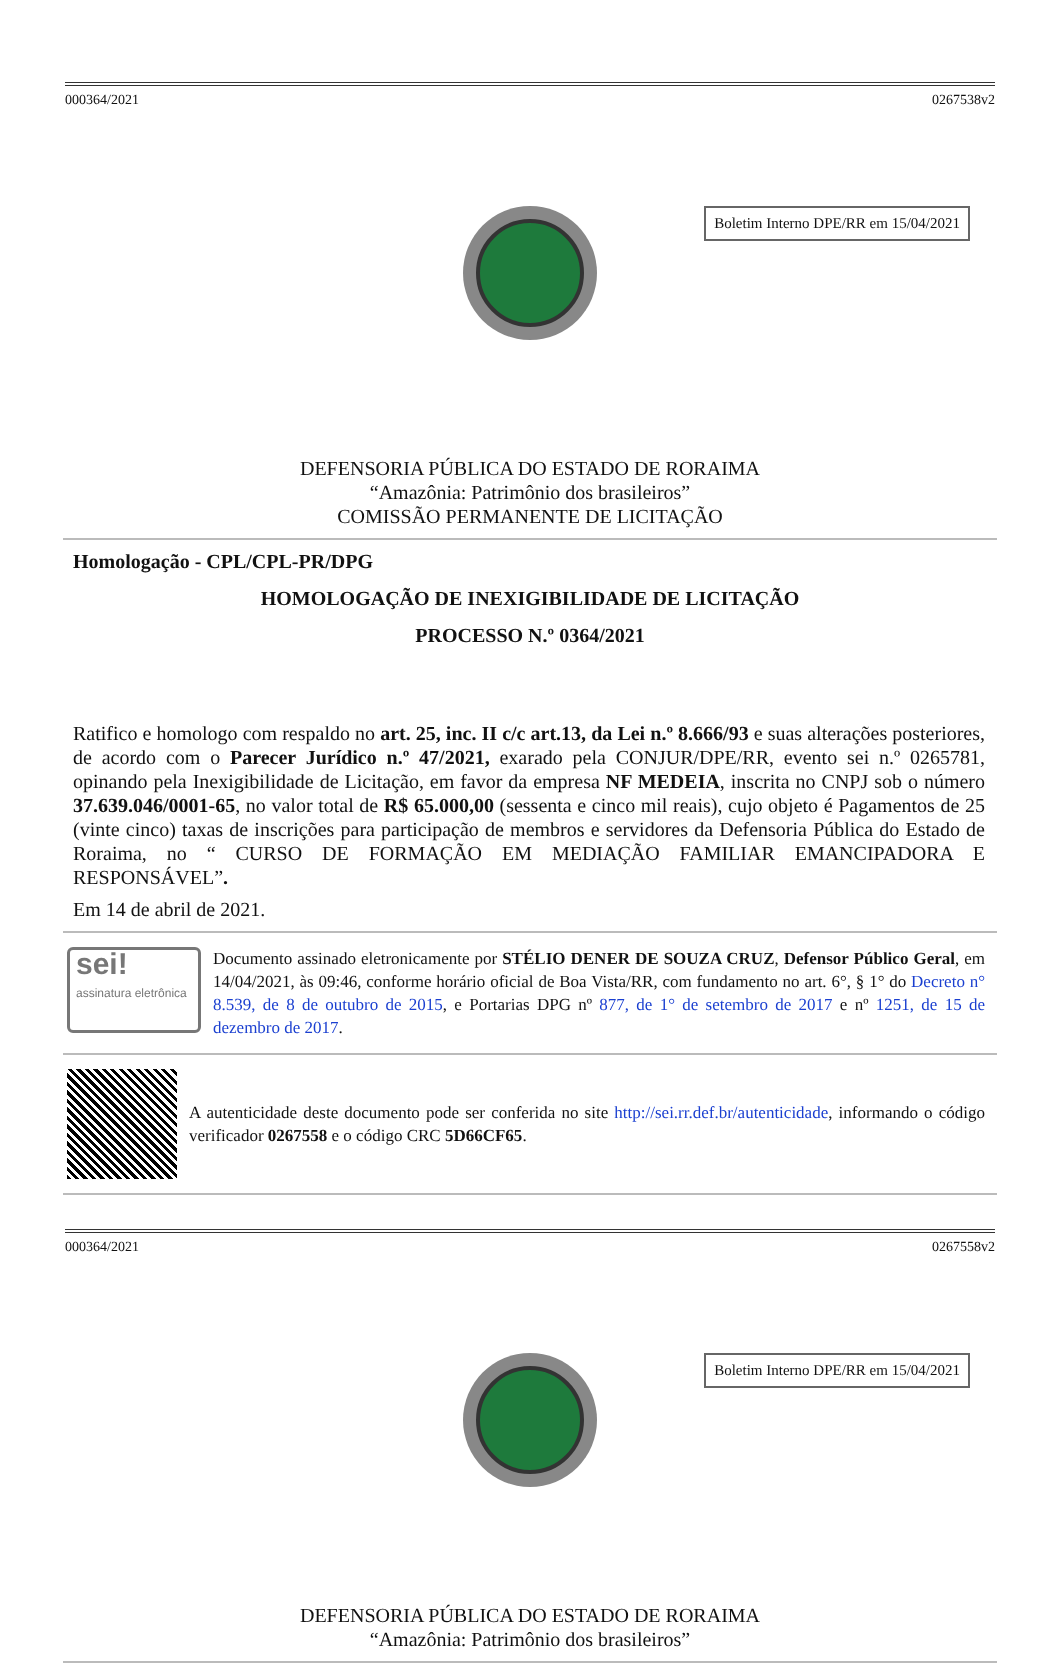000364/2021 0267538v2
Boletim Interno DPE/RR em 15/04/2021
DEFENSORIA PÚBLICA DO ESTADO DE RORAIMA
“Amazônia: Patrimônio dos brasileiros”
COMISSÃO PERMANENTE DE LICITAÇÃO
Homologação - CPL/CPL-PR/DPG
HOMOLOGAÇÃO DE INEXIGIBILIDADE DE LICITAÇÃO
PROCESSO N.º 0364/2021
Ratifico e homologo com respaldo no art. 25, inc. II c/c art.13, da Lei n.º 8.666/93 e suas alterações posteriores, de acordo com o Parecer Jurídico n.º 47/2021, exarado pela CONJUR/DPE/RR, evento sei n.º 0265781, opinando pela Inexigibilidade de Licitação, em favor da empresa NF MEDEIA, inscrita no CNPJ sob o número 37.639.046/0001-65, no valor total de R$ 65.000,00 (sessenta e cinco mil reais), cujo objeto é Pagamentos de 25 (vinte cinco) taxas de inscrições para participação de membros e servidores da Defensoria Pública do Estado de Roraima, no “ CURSO DE FORMAÇÃO EM MEDIAÇÃO FAMILIAR EMANCIPADORA E RESPONSÁVEL”.
Em 14 de abril de 2021.
sei!
assinatura eletrônica
Documento assinado eletronicamente por STÉLIO DENER DE SOUZA CRUZ, Defensor Público Geral, em 14/04/2021, às 09:46, conforme horário oficial de Boa Vista/RR, com fundamento no art. 6°, § 1° do Decreto n° 8.539, de 8 de outubro de 2015, e Portarias DPG nº 877, de 1° de setembro de 2017 e nº 1251, de 15 de dezembro de 2017.
A autenticidade deste documento pode ser conferida no site http://sei.rr.def.br/autenticidade, informando o código verificador 0267558 e o código CRC 5D66CF65.
000364/2021 0267558v2
Boletim Interno DPE/RR em 15/04/2021
DEFENSORIA PÚBLICA DO ESTADO DE RORAIMA
“Amazônia: Patrimônio dos brasileiros”